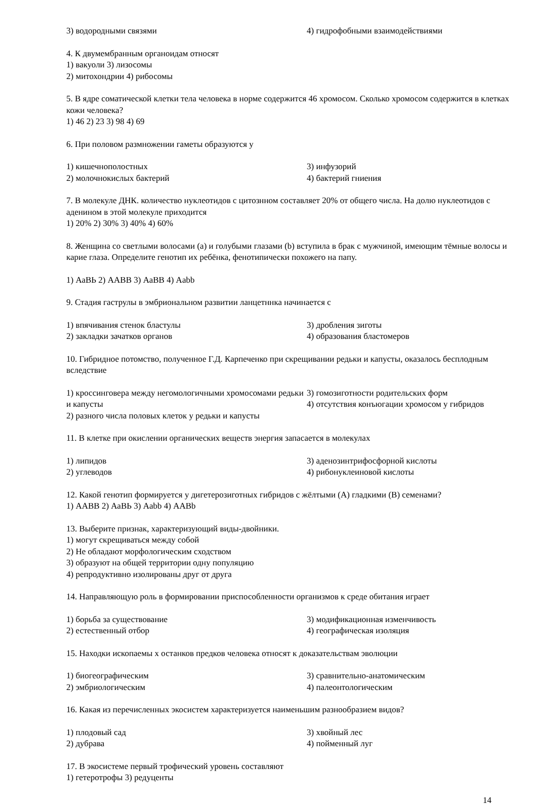3) водородными связями 4) гидрофобными взаимодействиями
4. К двумембранным органоидам относят
1) вакуоли 3) лизосомы
2) митохондрии 4) рибосомы
5. В ядре соматической клетки тела человека в норме содержится 46 хромосом. Сколько хромосом содержится в клетках кожи человека?
1) 46 2) 23 3) 98 4) 69
6. При половом размножении гаметы образуются у
1) кишечнополостных 3) инфузорий
2) молочнокислых бактерий 4) бактерий гниения
7. В молекуле ДНК. количество нуклеотидов с цитознном составляет 20% от общего числа. На долю нуклеотидов с аденином в этой молекуле приходится
1) 20% 2) 30% 3) 40% 4) 60%
8. Женщина со светлыми волосами (а) и голубыми глазами (b) вступила в брак с мужчиной, имеющим тёмные волосы и карие глаза. Определите генотип их ребёнка, фенотипически похожего на папу.
1) АаВЬ 2) ААВВ 3) АаВВ 4) Aabb
9. Стадия гаструлы в эмбриональном развитии ланцетннка начинается с
1) впячивания стенок бластулы 3) дробления зиготы
2) закладки зачатков органов 4) образования бластомеров
10. Гибридное потомство, полученное Г.Д. Карпеченко при скрещивании редьки и капусты, оказалось бесплодным вследствие
1) кроссинговера между негомологичными хромосомами редьки и капусты
2) разного числа половых клеток у редьки и капусты 3) гомозиготности родительских форм
4) отсутствия конъюгации хромосом у гибридов
11. В клетке при окислении органических веществ энергия запасается в молекулах
1) липидов 3) аденозинтрифосфорной кислоты
2) углеводов 4) рибонуклеиновой кислоты
12. Какой генотип формируется у дигетерозиготных гибридов с жёлтыми (А) гладкими (В) семенами?
1) ААВВ 2) АаВЬ 3) Aabb 4) AABb
13. Выберите признак, характеризующий виды-двойники.
1) могут скрещиваться между собой
2) Не обладают морфологическим сходством
3) образуют на общей территории одну популяцию
4) репродуктивно изолированы друг от друга
14. Направляющую роль в формировании приспособленности организмов к среде обитания играет
1) борьба за существование 3) модификационная изменчивость
2) естественный отбор 4) географическая изоляция
15. Находки ископаемы х останков предков человека относят к доказательствам эволюции
1) биогеографическим 3) сравнительно-анатомическим
2) эмбриологическим 4) палеонтологическим
16. Какая из перечисленных экосистем характеризуется наименьшим разнообразием видов?
1) плодовый сад 3) хвойный лес
2) дубрава 4) пойменный луг
17. В экосистеме первый трофический уровень составляют
1) гетеротрофы 3) редуценты
14